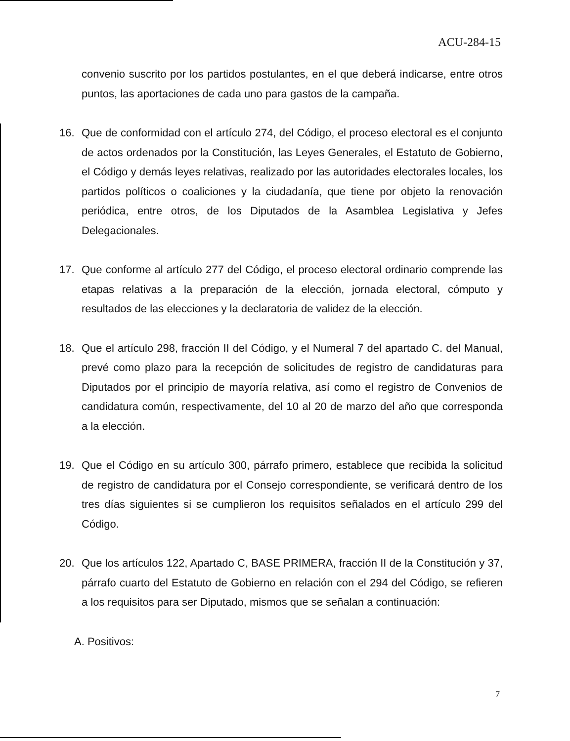ACU-284-15
convenio suscrito por los partidos postulantes, en el que deberá indicarse, entre otros puntos, las aportaciones de cada uno para gastos de la campaña.
16. Que de conformidad con el artículo 274, del Código, el proceso electoral es el conjunto de actos ordenados por la Constitución, las Leyes Generales, el Estatuto de Gobierno, el Código y demás leyes relativas, realizado por las autoridades electorales locales, los partidos políticos o coaliciones y la ciudadanía, que tiene por objeto la renovación periódica, entre otros, de los Diputados de la Asamblea Legislativa y Jefes Delegacionales.
17. Que conforme al artículo 277 del Código, el proceso electoral ordinario comprende las etapas relativas a la preparación de la elección, jornada electoral, cómputo y resultados de las elecciones y la declaratoria de validez de la elección.
18. Que el artículo 298, fracción II del Código, y el Numeral 7 del apartado C. del Manual, prevé como plazo para la recepción de solicitudes de registro de candidaturas para Diputados por el principio de mayoría relativa, así como el registro de Convenios de candidatura común, respectivamente, del 10 al 20 de marzo del año que corresponda a la elección.
19. Que el Código en su artículo 300, párrafo primero, establece que recibida la solicitud de registro de candidatura por el Consejo correspondiente, se verificará dentro de los tres días siguientes si se cumplieron los requisitos señalados en el artículo 299 del Código.
20. Que los artículos 122, Apartado C, BASE PRIMERA, fracción II de la Constitución y 37, párrafo cuarto del Estatuto de Gobierno en relación con el 294 del Código, se refieren a los requisitos para ser Diputado, mismos que se señalan a continuación:
A. Positivos:
7